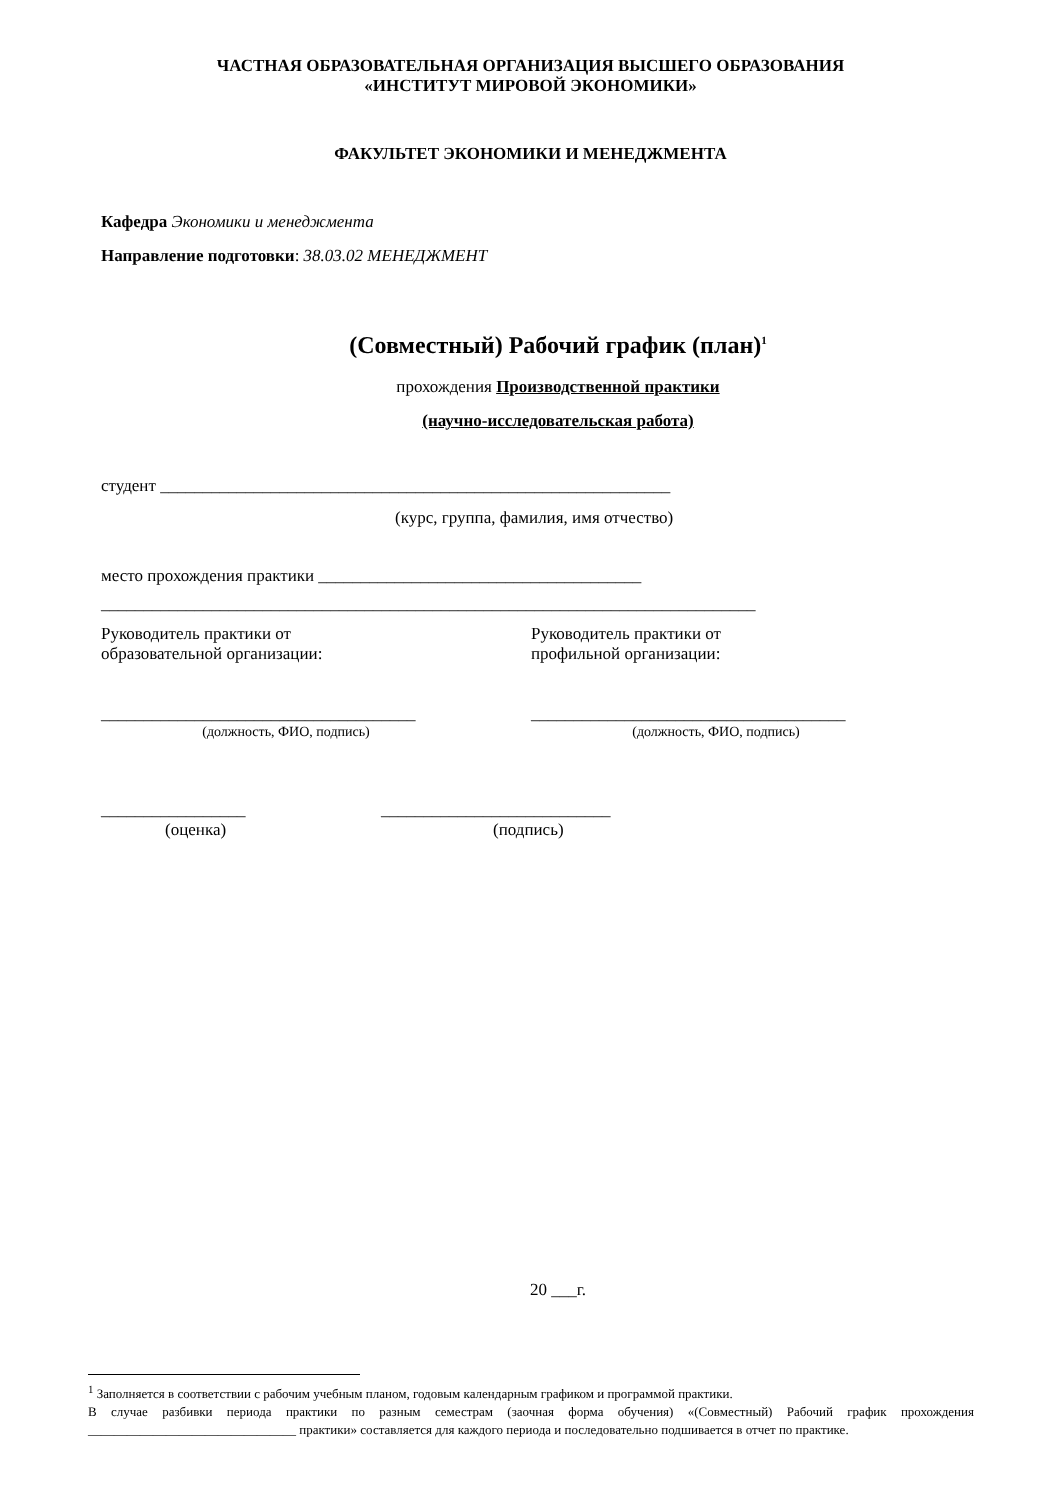ЧАСТНАЯ ОБРАЗОВАТЕЛЬНАЯ ОРГАНИЗАЦИЯ ВЫСШЕГО ОБРАЗОВАНИЯ
«ИНСТИТУТ МИРОВОЙ ЭКОНОМИКИ»
ФАКУЛЬТЕТ ЭКОНОМИКИ И МЕНЕДЖМЕНТА
Кафедра Экономики и менеджмента
Направление подготовки: 38.03.02 МЕНЕДЖМЕНТ
(Совместный) Рабочий график (план)<sup>1</sup>
прохождения Производственной практики
(научно-исследовательская работа)
студент ____________________________________________________________
(курс, группа, фамилия, имя отчество)
место прохождения практики ______________________________________
_____________________________________________________________________________
Руководитель практики от
образовательной организации:
_____________________________________
(должность, ФИО, подпись)
Руководитель практики от
профильной организации:
_____________________________________
(должность, ФИО, подпись)
_________________
(оценка)
___________________________
(подпись)
20 ___г.
<sup>1</sup> Заполняется в соответствии с рабочим учебным планом, годовым календарным графиком и программой практики.
В случае разбивки периода практики по разным семестрам (заочная форма обучения) «(Совместный) Рабочий график прохождения ________________________________ практики» составляется для каждого периода и последовательно подшивается в отчет по практике.